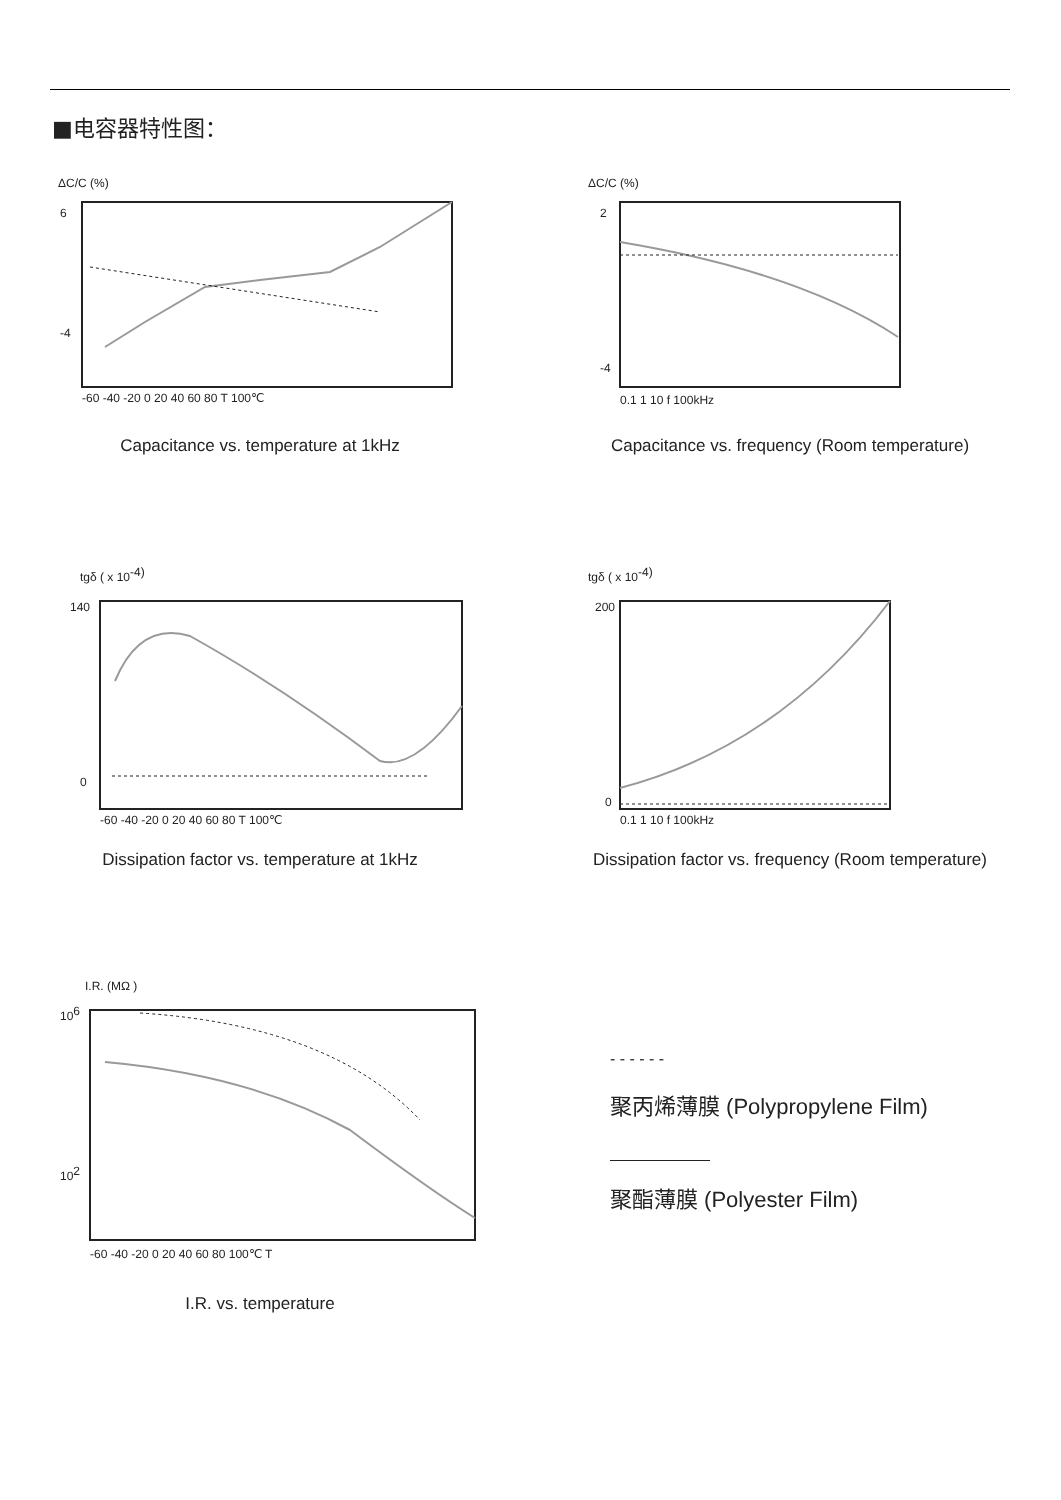■电容器特性图：
ΔC/C (%)
6
-4
-60 -40 -20 0 20 40 60 80 T 100℃
Capacitance vs. temperature at 1kHz
ΔC/C (%)
2
-4
0.1 1 10 f 100kHz
Capacitance vs. frequency (Room temperature)
tgδ ( x 10-4)
140
0
-60 -40 -20 0 20 40 60 80 T 100℃
Dissipation factor vs. temperature at 1kHz
tgδ ( x 10-4)
200
0
0.1 1 10 f 100kHz
Dissipation factor vs. frequency (Room temperature)
I.R. (MΩ )
106
102
-60 -40 -20 0 20 40 60 80 100℃ T
I.R. vs. temperature
- - - - - -
聚丙烯薄膜 (Polypropylene Film)
聚酯薄膜 (Polyester Film)